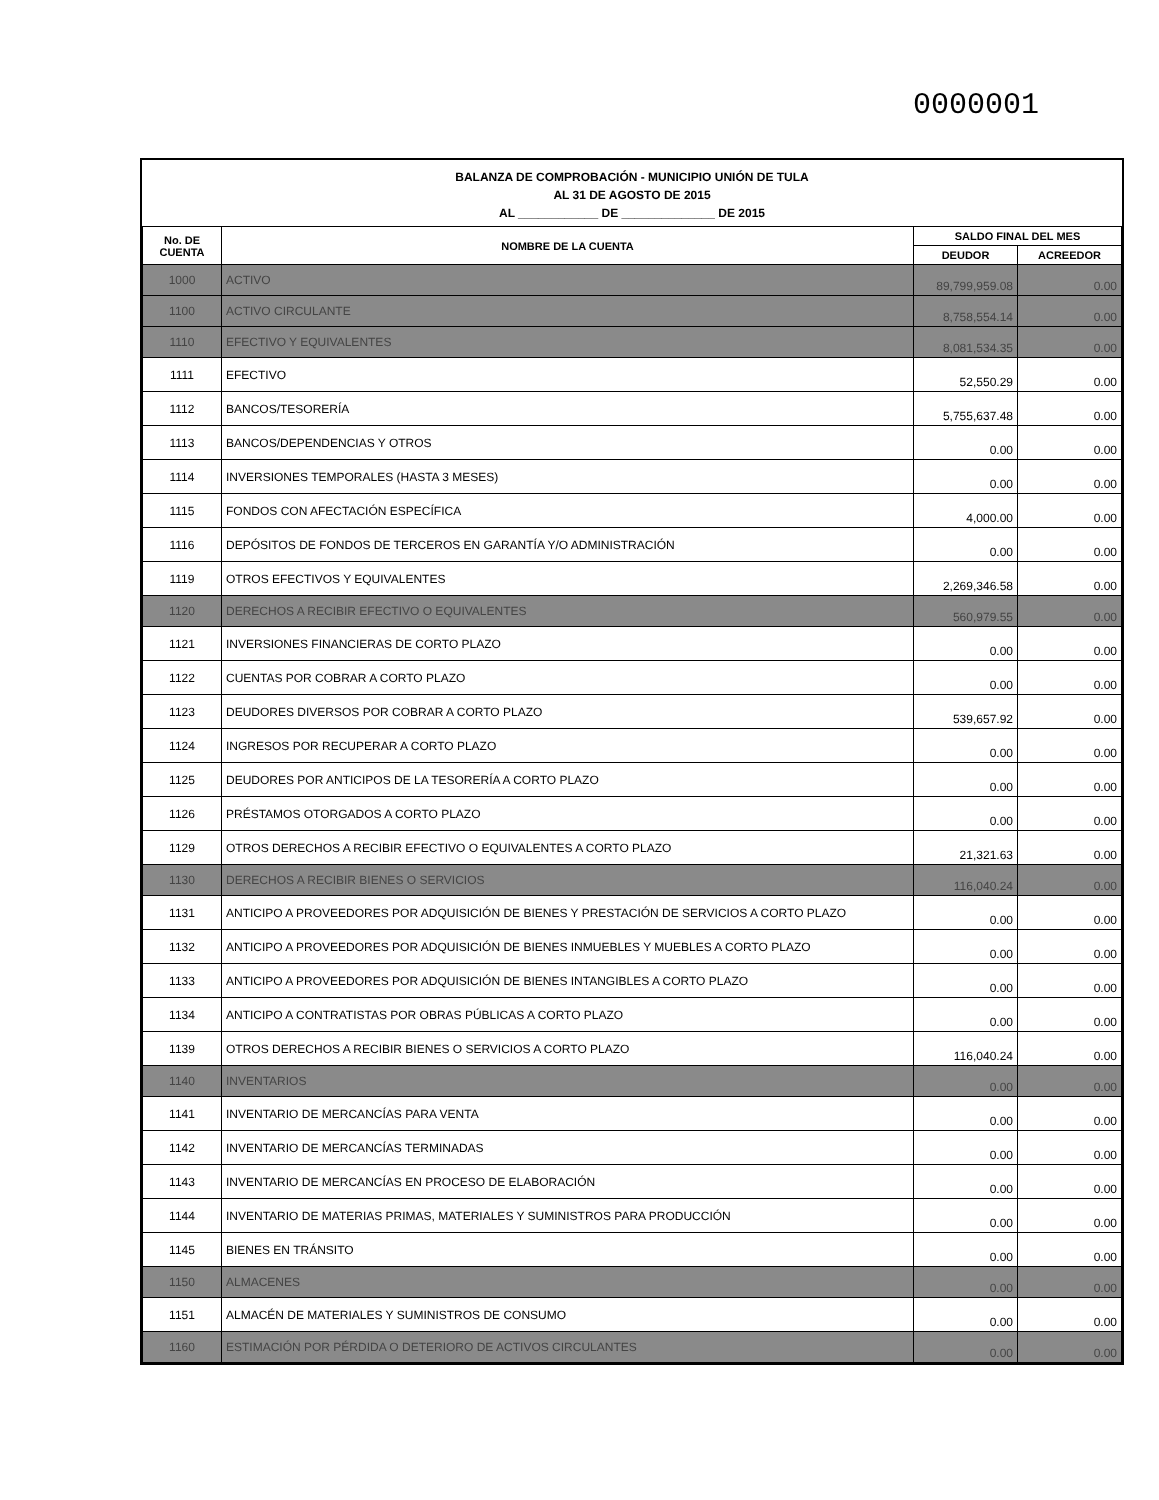0000001
BALANZA DE COMPROBACIÓN - MUNICIPIO UNIÓN DE TULA
AL 31 DE AGOSTO DE 2015
AL ____________ DE ______________ DE 2015
| No. DE CUENTA | NOMBRE DE LA CUENTA | SALDO FINAL DEL MES | |
| --- | --- | --- | --- |
| | | DEUDOR | ACREEDOR |
| 1000 | ACTIVO | 89,799,959.08 | 0.00 |
| 1100 | ACTIVO CIRCULANTE | 8,758,554.14 | 0.00 |
| 1110 | EFECTIVO Y EQUIVALENTES | 8,081,534.35 | 0.00 |
| 1111 | EFECTIVO | 52,550.29 | 0.00 |
| 1112 | BANCOS/TESORERÍA | 5,755,637.48 | 0.00 |
| 1113 | BANCOS/DEPENDENCIAS Y OTROS | 0.00 | 0.00 |
| 1114 | INVERSIONES TEMPORALES (HASTA 3 MESES) | 0.00 | 0.00 |
| 1115 | FONDOS CON AFECTACIÓN ESPECÍFICA | 4,000.00 | 0.00 |
| 1116 | DEPÓSITOS DE FONDOS DE TERCEROS EN GARANTÍA Y/O ADMINISTRACIÓN | 0.00 | 0.00 |
| 1119 | OTROS EFECTIVOS Y EQUIVALENTES | 2,269,346.58 | 0.00 |
| 1120 | DERECHOS A RECIBIR EFECTIVO O EQUIVALENTES | 560,979.55 | 0.00 |
| 1121 | INVERSIONES FINANCIERAS DE CORTO PLAZO | 0.00 | 0.00 |
| 1122 | CUENTAS POR COBRAR A CORTO PLAZO | 0.00 | 0.00 |
| 1123 | DEUDORES DIVERSOS POR COBRAR A CORTO PLAZO | 539,657.92 | 0.00 |
| 1124 | INGRESOS POR RECUPERAR A CORTO PLAZO | 0.00 | 0.00 |
| 1125 | DEUDORES POR ANTICIPOS DE LA TESORERÍA A CORTO PLAZO | 0.00 | 0.00 |
| 1126 | PRÉSTAMOS OTORGADOS A CORTO PLAZO | 0.00 | 0.00 |
| 1129 | OTROS DERECHOS A RECIBIR EFECTIVO O EQUIVALENTES A CORTO PLAZO | 21,321.63 | 0.00 |
| 1130 | DERECHOS A RECIBIR BIENES O SERVICIOS | 116,040.24 | 0.00 |
| 1131 | ANTICIPO A PROVEEDORES POR ADQUISICIÓN DE BIENES Y PRESTACIÓN DE SERVICIOS A CORTO PLAZO | 0.00 | 0.00 |
| 1132 | ANTICIPO A PROVEEDORES POR ADQUISICIÓN DE BIENES INMUEBLES Y MUEBLES A CORTO PLAZO | 0.00 | 0.00 |
| 1133 | ANTICIPO A PROVEEDORES POR ADQUISICIÓN DE BIENES INTANGIBLES A CORTO PLAZO | 0.00 | 0.00 |
| 1134 | ANTICIPO A CONTRATISTAS POR OBRAS PÚBLICAS A CORTO PLAZO | 0.00 | 0.00 |
| 1139 | OTROS DERECHOS A RECIBIR BIENES O SERVICIOS A CORTO PLAZO | 116,040.24 | 0.00 |
| 1140 | INVENTARIOS | 0.00 | 0.00 |
| 1141 | INVENTARIO DE MERCANCÍAS PARA VENTA | 0.00 | 0.00 |
| 1142 | INVENTARIO DE MERCANCÍAS TERMINADAS | 0.00 | 0.00 |
| 1143 | INVENTARIO DE MERCANCÍAS EN PROCESO DE ELABORACIÓN | 0.00 | 0.00 |
| 1144 | INVENTARIO DE MATERIAS PRIMAS, MATERIALES Y SUMINISTROS PARA PRODUCCIÓN | 0.00 | 0.00 |
| 1145 | BIENES EN TRÁNSITO | 0.00 | 0.00 |
| 1150 | ALMACENES | 0.00 | 0.00 |
| 1151 | ALMACÉN DE MATERIALES Y SUMINISTROS DE CONSUMO | 0.00 | 0.00 |
| 1160 | ESTIMACIÓN POR PÉRDIDA O DETERIORO DE ACTIVOS CIRCULANTES | 0.00 | 0.00 |